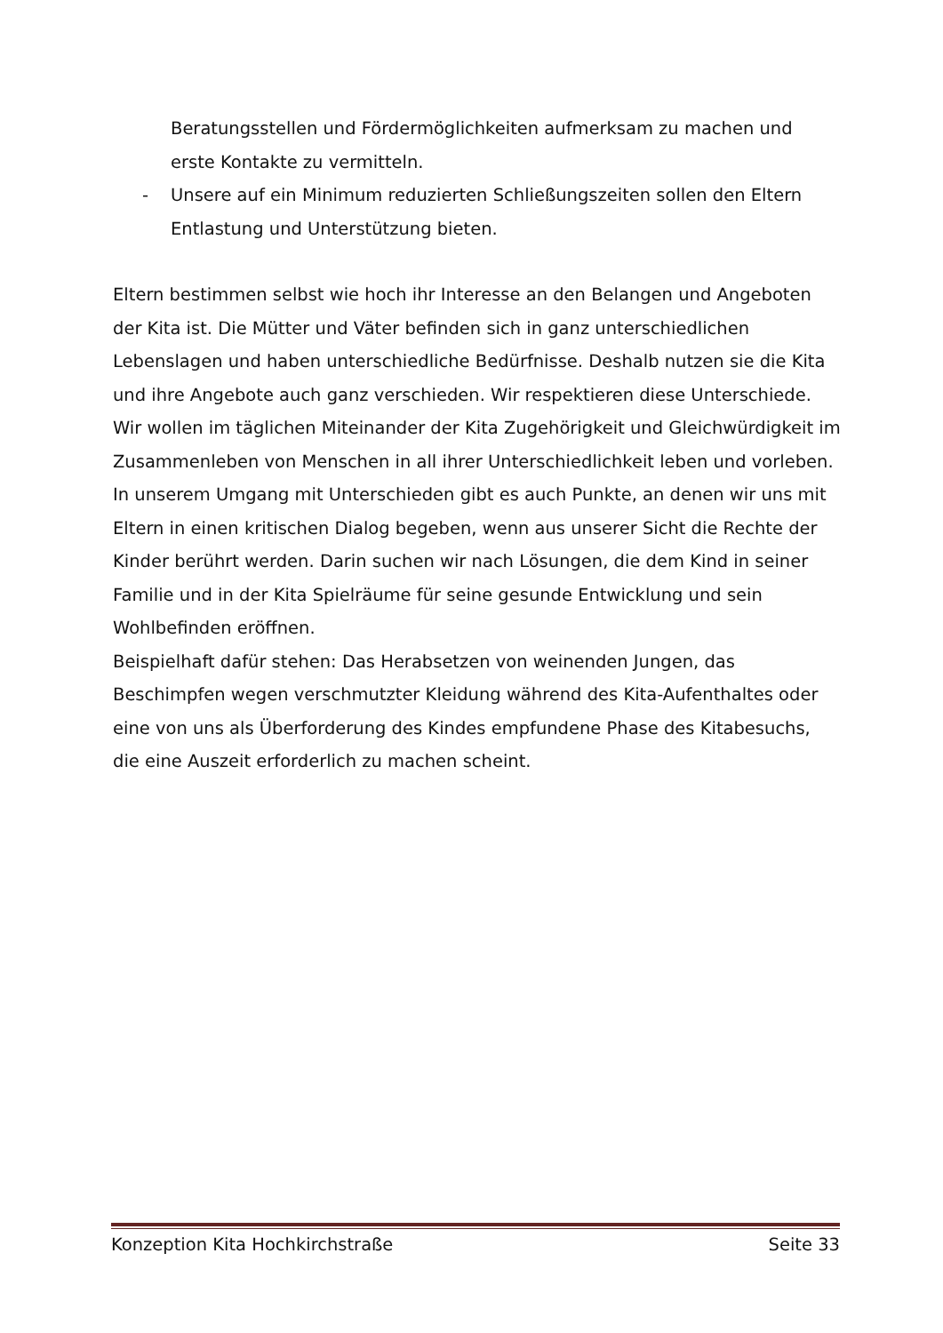Beratungsstellen und Fördermöglichkeiten aufmerksam zu machen und erste Kontakte zu vermitteln.
- Unsere auf ein Minimum reduzierten Schließungszeiten sollen den Eltern Entlastung und Unterstützung bieten.
Eltern bestimmen selbst wie hoch ihr Interesse an den Belangen und Angeboten der Kita ist. Die Mütter und Väter befinden sich in ganz unterschiedlichen Lebenslagen und haben unterschiedliche Bedürfnisse. Deshalb nutzen sie die Kita und ihre Angebote auch ganz verschieden. Wir respektieren diese Unterschiede. Wir wollen im täglichen Miteinander der Kita Zugehörigkeit und Gleichwürdigkeit im Zusammenleben von Menschen in all ihrer Unterschiedlichkeit leben und vorleben. In unserem Umgang mit Unterschieden gibt es auch Punkte, an denen wir uns mit Eltern in einen kritischen Dialog begeben, wenn aus unserer Sicht die Rechte der Kinder berührt werden. Darin suchen wir nach Lösungen, die dem Kind in seiner Familie und in der Kita Spielräume für seine gesunde Entwicklung und sein Wohlbefinden eröffnen.
Beispielhaft dafür stehen: Das Herabsetzen von weinenden Jungen, das Beschimpfen wegen verschmutzter Kleidung während des Kita-Aufenthaltes oder eine von uns als Überforderung des Kindes empfundene Phase des Kitabesuchs, die eine Auszeit erforderlich zu machen scheint.
Konzeption Kita Hochkirchstraße Seite 33